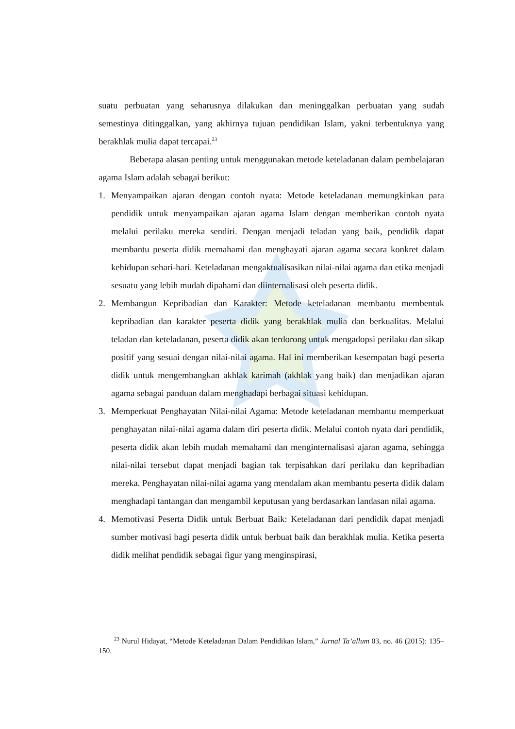suatu perbuatan yang seharusnya dilakukan dan meninggalkan perbuatan yang sudah semestinya ditinggalkan, yang akhirnya tujuan pendidikan Islam, yakni terbentuknya yang berakhlak mulia dapat tercapai.<sup>23</sup>
Beberapa alasan penting untuk menggunakan metode keteladanan dalam pembelajaran agama Islam adalah sebagai berikut:
1. Menyampaikan ajaran dengan contoh nyata: Metode keteladanan memungkinkan para pendidik untuk menyampaikan ajaran agama Islam dengan memberikan contoh nyata melalui perilaku mereka sendiri. Dengan menjadi teladan yang baik, pendidik dapat membantu peserta didik memahami dan menghayati ajaran agama secara konkret dalam kehidupan sehari-hari. Keteladanan mengaktualisasikan nilai-nilai agama dan etika menjadi sesuatu yang lebih mudah dipahami dan diinternalisasi oleh peserta didik.
2. Membangun Kepribadian dan Karakter: Metode keteladanan membantu membentuk kepribadian dan karakter peserta didik yang berakhlak mulia dan berkualitas. Melalui teladan dan keteladanan, peserta didik akan terdorong untuk mengadopsi perilaku dan sikap positif yang sesuai dengan nilai-nilai agama. Hal ini memberikan kesempatan bagi peserta didik untuk mengembangkan akhlak karimah (akhlak yang baik) dan menjadikan ajaran agama sebagai panduan dalam menghadapi berbagai situasi kehidupan.
3. Memperkuat Penghayatan Nilai-nilai Agama: Metode keteladanan membantu memperkuat penghayatan nilai-nilai agama dalam diri peserta didik. Melalui contoh nyata dari pendidik, peserta didik akan lebih mudah memahami dan menginternalisasi ajaran agama, sehingga nilai-nilai tersebut dapat menjadi bagian tak terpisahkan dari perilaku dan kepribadian mereka. Penghayatan nilai-nilai agama yang mendalam akan membantu peserta didik dalam menghadapi tantangan dan mengambil keputusan yang berdasarkan landasan nilai agama.
4. Memotivasi Peserta Didik untuk Berbuat Baik: Keteladanan dari pendidik dapat menjadi sumber motivasi bagi peserta didik untuk berbuat baik dan berakhlak mulia. Ketika peserta didik melihat pendidik sebagai figur yang menginspirasi,
<sup>23</sup> Nurul Hidayat, “Metode Keteladanan Dalam Pendidikan Islam,” Jurnal Ta’allum 03, no. 46 (2015): 135–150.